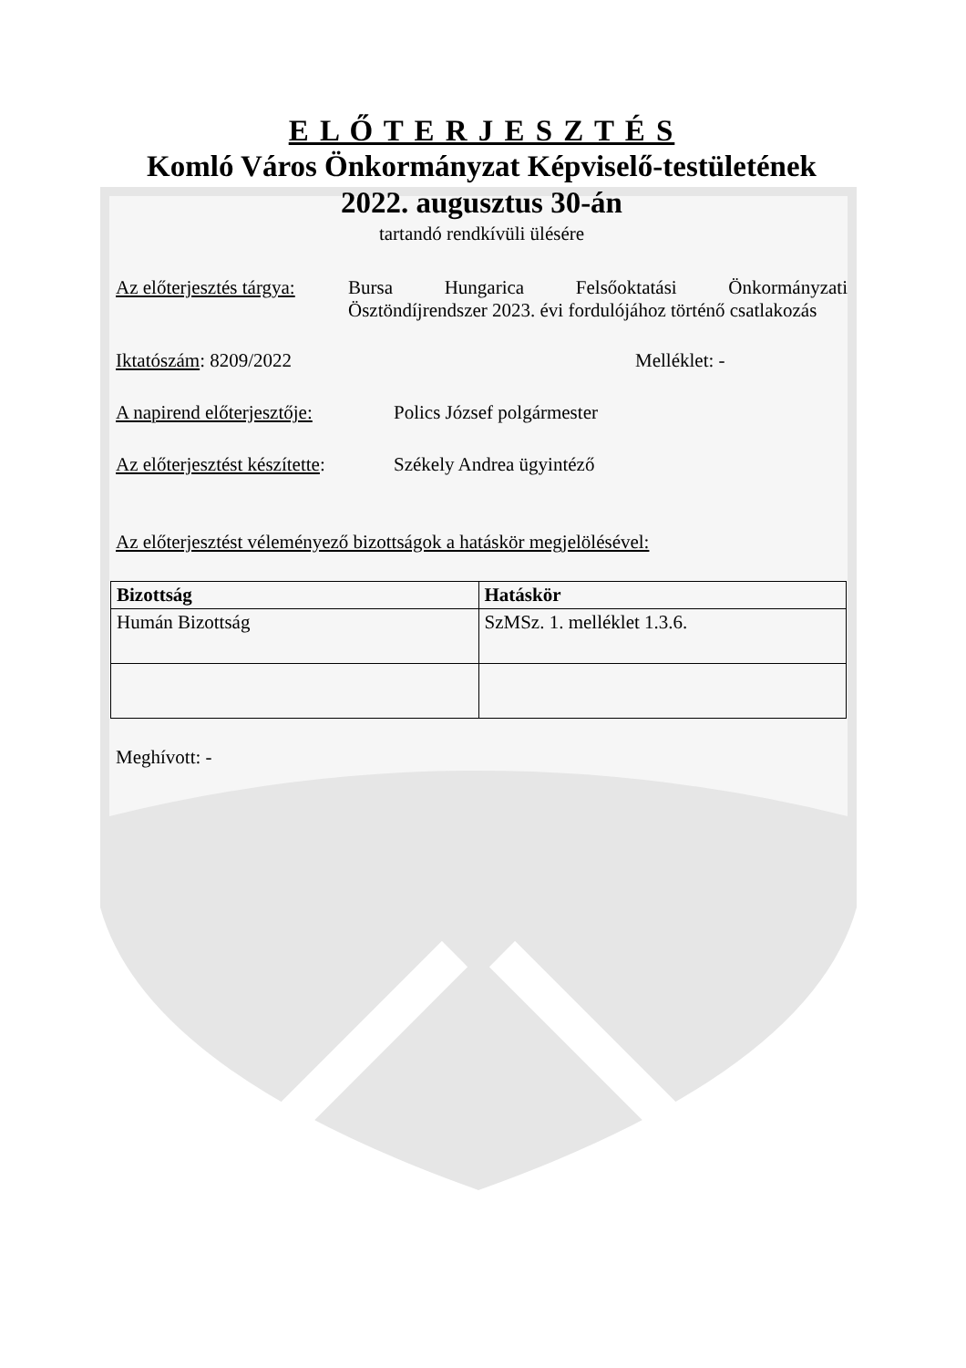E L Ő T E R J E S Z T É S
Komló Város Önkormányzat Képviselő-testületének
2022. augusztus 30-án
tartandó rendkívüli ülésére
Az előterjesztés tárgya:
Bursa Hungarica Felsőoktatási Önkormányzati Ösztöndíjrendszer 2023. évi fordulójához történő csatlakozás
Iktatószám: 8209/2022 Melléklet: -
A napirend előterjesztője:
Polics József polgármester
Az előterjesztést készítette:
Székely Andrea ügyintéző
Az előterjesztést véleményező bizottságok a hatáskör megjelölésével:
| Bizottság | Hatáskör |
| --- | --- |
| Humán Bizottság | SzMSz. 1. melléklet 1.3.6. |
Meghívott: -